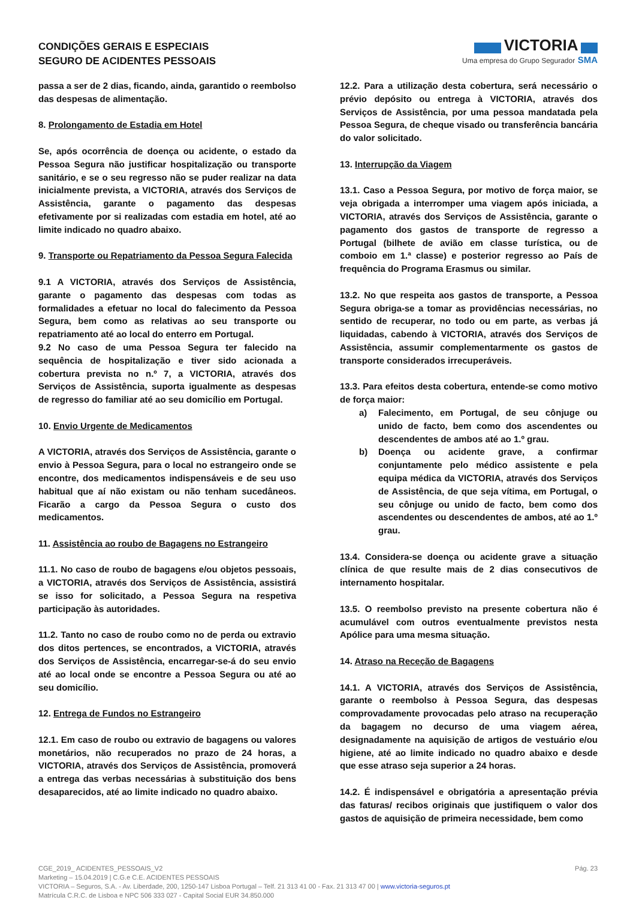CONDIÇÕES GERAIS E ESPECIAIS
SEGURO DE ACIDENTES PESSOAIS
VICTORIA
Uma empresa do Grupo Segurador SMA
passa a ser de 2 dias, ficando, ainda, garantido o reembolso das despesas de alimentação.
8. Prolongamento de Estadia em Hotel
Se, após ocorrência de doença ou acidente, o estado da Pessoa Segura não justificar hospitalização ou transporte sanitário, e se o seu regresso não se puder realizar na data inicialmente prevista, a VICTORIA, através dos Serviços de Assistência, garante o pagamento das despesas efetivamente por si realizadas com estadia em hotel, até ao limite indicado no quadro abaixo.
9. Transporte ou Repatriamento da Pessoa Segura Falecida
9.1 A VICTORIA, através dos Serviços de Assistência, garante o pagamento das despesas com todas as formalidades a efetuar no local do falecimento da Pessoa Segura, bem como as relativas ao seu transporte ou repatriamento até ao local do enterro em Portugal.
9.2 No caso de uma Pessoa Segura ter falecido na sequência de hospitalização e tiver sido acionada a cobertura prevista no n.º 7, a VICTORIA, através dos Serviços de Assistência, suporta igualmente as despesas de regresso do familiar até ao seu domicílio em Portugal.
10. Envio Urgente de Medicamentos
A VICTORIA, através dos Serviços de Assistência, garante o envio à Pessoa Segura, para o local no estrangeiro onde se encontre, dos medicamentos indispensáveis e de seu uso habitual que aí não existam ou não tenham sucedâneos. Ficarão a cargo da Pessoa Segura o custo dos medicamentos.
11. Assistência ao roubo de Bagagens no Estrangeiro
11.1. No caso de roubo de bagagens e/ou objetos pessoais, a VICTORIA, através dos Serviços de Assistência, assistirá se isso for solicitado, a Pessoa Segura na respetiva participação às autoridades.
11.2. Tanto no caso de roubo como no de perda ou extravio dos ditos pertences, se encontrados, a VICTORIA, através dos Serviços de Assistência, encarregar-se-á do seu envio até ao local onde se encontre a Pessoa Segura ou até ao seu domicílio.
12. Entrega de Fundos no Estrangeiro
12.1. Em caso de roubo ou extravio de bagagens ou valores monetários, não recuperados no prazo de 24 horas, a VICTORIA, através dos Serviços de Assistência, promoverá a entrega das verbas necessárias à substituição dos bens desaparecidos, até ao limite indicado no quadro abaixo.
12.2. Para a utilização desta cobertura, será necessário o prévio depósito ou entrega à VICTORIA, através dos Serviços de Assistência, por uma pessoa mandatada pela Pessoa Segura, de cheque visado ou transferência bancária do valor solicitado.
13. Interrupção da Viagem
13.1. Caso a Pessoa Segura, por motivo de força maior, se veja obrigada a interromper uma viagem após iniciada, a VICTORIA, através dos Serviços de Assistência, garante o pagamento dos gastos de transporte de regresso a Portugal (bilhete de avião em classe turística, ou de comboio em 1.ª classe) e posterior regresso ao País de frequência do Programa Erasmus ou similar.
13.2. No que respeita aos gastos de transporte, a Pessoa Segura obriga-se a tomar as providências necessárias, no sentido de recuperar, no todo ou em parte, as verbas já liquidadas, cabendo à VICTORIA, através dos Serviços de Assistência, assumir complementarmente os gastos de transporte considerados irrecuperáveis.
13.3. Para efeitos desta cobertura, entende-se como motivo de força maior:
a) Falecimento, em Portugal, de seu cônjuge ou unido de facto, bem como dos ascendentes ou descendentes de ambos até ao 1.º grau.
b) Doença ou acidente grave, a confirmar conjuntamente pelo médico assistente e pela equipa médica da VICTORIA, através dos Serviços de Assistência, de que seja vítima, em Portugal, o seu cônjuge ou unido de facto, bem como dos ascendentes ou descendentes de ambos, até ao 1.º grau.
13.4. Considera-se doença ou acidente grave a situação clínica de que resulte mais de 2 dias consecutivos de internamento hospitalar.
13.5. O reembolso previsto na presente cobertura não é acumulável com outros eventualmente previstos nesta Apólice para uma mesma situação.
14. Atraso na Receção de Bagagens
14.1. A VICTORIA, através dos Serviços de Assistência, garante o reembolso à Pessoa Segura, das despesas comprovadamente provocadas pelo atraso na recuperação da bagagem no decurso de uma viagem aérea, designadamente na aquisição de artigos de vestuário e/ou higiene, até ao limite indicado no quadro abaixo e desde que esse atraso seja superior a 24 horas.
14.2. É indispensável e obrigatória a apresentação prévia das faturas/ recibos originais que justifiquem o valor dos gastos de aquisição de primeira necessidade, bem como
CGE_2019_ ACIDENTES_PESSOAIS_V2 Pág. 23
Marketing – 15.04.2019 | C.G.e C.E. ACIDENTES PESSOAIS
VICTORIA – Seguros, S.A. - Av. Liberdade, 200, 1250-147 Lisboa Portugal – Telf. 21 313 41 00 - Fax. 21 313 47 00 | www.victoria-seguros.pt
Matrícula C.R.C. de Lisboa e NPC 506 333 027 - Capital Social EUR 34.850.000